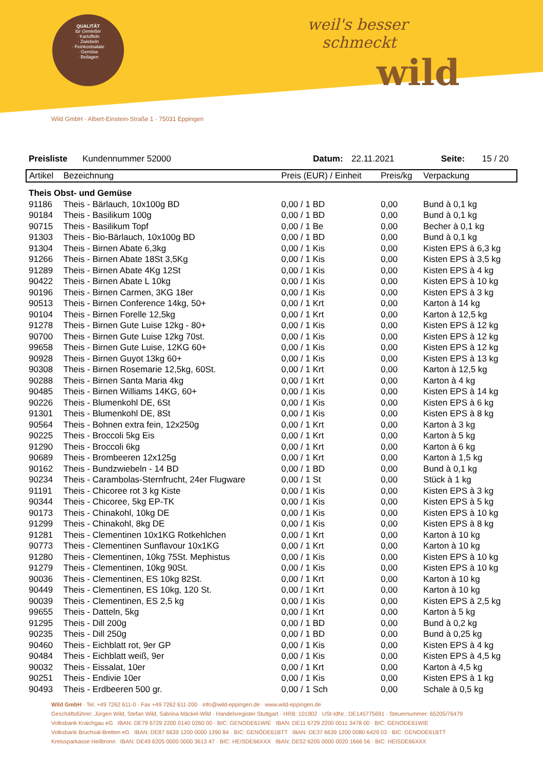QUALITÄT
für Genießer
· Kartoffeln
· Zwiebeln
· Feinkostsalate
· Gemüse
· Beilagen
weil's besser
schmeckt
wild
Wild GmbH · Albert-Einstein-Straße 1 · 75031 Eppingen
Preisliste Kundennummer 52000 Datum: 22.11.2021 Seite: 15 / 20
| Artikel | Bezeichnung | Preis (EUR) / Einheit | Preis/kg | Verpackung |
| --- | --- | --- | --- | --- |
| Theis Obst- und Gemüse | | | | |
| 91186 | Theis - Bärlauch, 10x100g BD | 0,00 / 1 BD | 0,00 | Bund à 0,1 kg |
| 90184 | Theis - Basilikum 100g | 0,00 / 1 BD | 0,00 | Bund à 0,1 kg |
| 90715 | Theis - Basilikum Topf | 0,00 / 1 Be | 0,00 | Becher à 0,1 kg |
| 91303 | Theis - Bio-Bärlauch, 10x100g BD | 0,00 / 1 BD | 0,00 | Bund à 0,1 kg |
| 91304 | Theis - Birnen Abate 6,3kg | 0,00 / 1 Kis | 0,00 | Kisten EPS à 6,3 kg |
| 91266 | Theis - Birnen Abate 18St 3,5Kg | 0,00 / 1 Kis | 0,00 | Kisten EPS à 3,5 kg |
| 91289 | Theis - Birnen Abate 4Kg 12St | 0,00 / 1 Kis | 0,00 | Kisten EPS à 4 kg |
| 90422 | Theis - Birnen Abate L 10kg | 0,00 / 1 Kis | 0,00 | Kisten EPS à 10 kg |
| 90196 | Theis - Birnen Carmen, 3KG 18er | 0,00 / 1 Kis | 0,00 | Kisten EPS à 3 kg |
| 90513 | Theis - Birnen Conference 14kg, 50+ | 0,00 / 1 Krt | 0,00 | Karton à 14 kg |
| 90104 | Theis - Birnen Forelle 12,5kg | 0,00 / 1 Krt | 0,00 | Karton à 12,5 kg |
| 91278 | Theis - Birnen Gute Luise 12kg - 80+ | 0,00 / 1 Kis | 0,00 | Kisten EPS à 12 kg |
| 90700 | Theis - Birnen Gute Luise 12kg 70st. | 0,00 / 1 Kis | 0,00 | Kisten EPS à 12 kg |
| 99658 | Theis - Birnen Gute Luise, 12KG 60+ | 0,00 / 1 Kis | 0,00 | Kisten EPS à 12 kg |
| 90928 | Theis - Birnen Guyot 13kg 60+ | 0,00 / 1 Kis | 0,00 | Kisten EPS à 13 kg |
| 90308 | Theis - Birnen Rosemarie 12,5kg, 60St. | 0,00 / 1 Krt | 0,00 | Karton à 12,5 kg |
| 90288 | Theis - Birnen Santa Maria 4kg | 0,00 / 1 Krt | 0,00 | Karton à 4 kg |
| 90485 | Theis - Birnen Williams 14KG, 60+ | 0,00 / 1 Kis | 0,00 | Kisten EPS à 14 kg |
| 90226 | Theis - Blumenkohl DE, 6St | 0,00 / 1 Kis | 0,00 | Kisten EPS à 6 kg |
| 91301 | Theis - Blumenkohl DE, 8St | 0,00 / 1 Kis | 0,00 | Kisten EPS à 8 kg |
| 90564 | Theis - Bohnen extra fein, 12x250g | 0,00 / 1 Krt | 0,00 | Karton à 3 kg |
| 90225 | Theis - Broccoli 5kg Eis | 0,00 / 1 Krt | 0,00 | Karton à 5 kg |
| 91290 | Theis - Broccoli 6kg | 0,00 / 1 Krt | 0,00 | Karton à 6 kg |
| 90689 | Theis - Brombeeren 12x125g | 0,00 / 1 Krt | 0,00 | Karton à 1,5 kg |
| 90162 | Theis - Bundzwiebeln - 14 BD | 0,00 / 1 BD | 0,00 | Bund à 0,1 kg |
| 90234 | Theis - Carambolas-Sternfrucht, 24er Flugware | 0,00 / 1 St | 0,00 | Stück à 1 kg |
| 91191 | Theis - Chicoree rot 3 kg Kiste | 0,00 / 1 Kis | 0,00 | Kisten EPS à 3 kg |
| 90344 | Theis - Chicoree, 5kg EP-TK | 0,00 / 1 Kis | 0,00 | Kisten EPS à 5 kg |
| 90173 | Theis - Chinakohl, 10kg DE | 0,00 / 1 Kis | 0,00 | Kisten EPS à 10 kg |
| 91299 | Theis - Chinakohl, 8kg DE | 0,00 / 1 Kis | 0,00 | Kisten EPS à 8 kg |
| 91281 | Theis - Clementinen 10x1KG Rotkehlchen | 0,00 / 1 Krt | 0,00 | Karton à 10 kg |
| 90773 | Theis - Clementinen Sunflavour 10x1KG | 0,00 / 1 Krt | 0,00 | Karton à 10 kg |
| 91280 | Theis - Clementinen, 10kg 75St. Mephistus | 0,00 / 1 Kis | 0,00 | Kisten EPS à 10 kg |
| 91279 | Theis - Clementinen, 10kg 90St. | 0,00 / 1 Kis | 0,00 | Kisten EPS à 10 kg |
| 90036 | Theis - Clementinen, ES 10kg 82St. | 0,00 / 1 Krt | 0,00 | Karton à 10 kg |
| 90449 | Theis - Clementinen, ES 10kg, 120 St. | 0,00 / 1 Krt | 0,00 | Karton à 10 kg |
| 90039 | Theis - Clementinen, ES 2,5 kg | 0,00 / 1 Kis | 0,00 | Kisten EPS à 2,5 kg |
| 99655 | Theis - Datteln, 5kg | 0,00 / 1 Krt | 0,00 | Karton à 5 kg |
| 91295 | Theis - Dill 200g | 0,00 / 1 BD | 0,00 | Bund à 0,2 kg |
| 90235 | Theis - Dill 250g | 0,00 / 1 BD | 0,00 | Bund à 0,25 kg |
| 90460 | Theis - Eichblatt rot, 9er GP | 0,00 / 1 Kis | 0,00 | Kisten EPS à 4 kg |
| 90484 | Theis - Eichblatt weiß, 9er | 0,00 / 1 Kis | 0,00 | Kisten EPS à 4,5 kg |
| 90032 | Theis - Eissalat, 10er | 0,00 / 1 Krt | 0,00 | Karton à 4,5 kg |
| 90251 | Theis - Endivie 10er | 0,00 / 1 Kis | 0,00 | Kisten EPS à 1 kg |
| 90493 | Theis - Erdbeeren 500 gr. | 0,00 / 1 Sch | 0,00 | Schale à 0,5 kg |
Wild GmbH · Tel. +49 7262 611-0 · Fax +49 7262 611-200 · info@wild-eppingen.de · www.wild-eppingen.de
Geschäftsführer: Jürgen Wild, Stefan Wild, Sabrina Mäckel-Wild · Handelsregister Stuttgart · HRB: 101902 · USt-IdNr.: DE145775691 · Steuernummer: 65205/76479
Volksbank Kraichgau eG IBAN: DE79 6729 2200 0140 0260 00 · BIC: GENODE61WIE IBAN: DE11 6729 2200 0011 3478 00 · BIC: GENODE61WIE
Volksbank Bruchsal-Bretten eG IBAN: DE87 6639 1200 0000 1390 84 · BIC: GENODE61BTT IBAN: DE37 6639 1200 0080 6429 03 · BIC: GENODE61BTT
Kreissparkasse Heilbronn IBAN: DE49 6205 0000 0000 3613 47 · BIC: HEISDE66XXX IBAN: DE52 6205 0000 0020 1666 56 · BIC: HEISDE66XXX